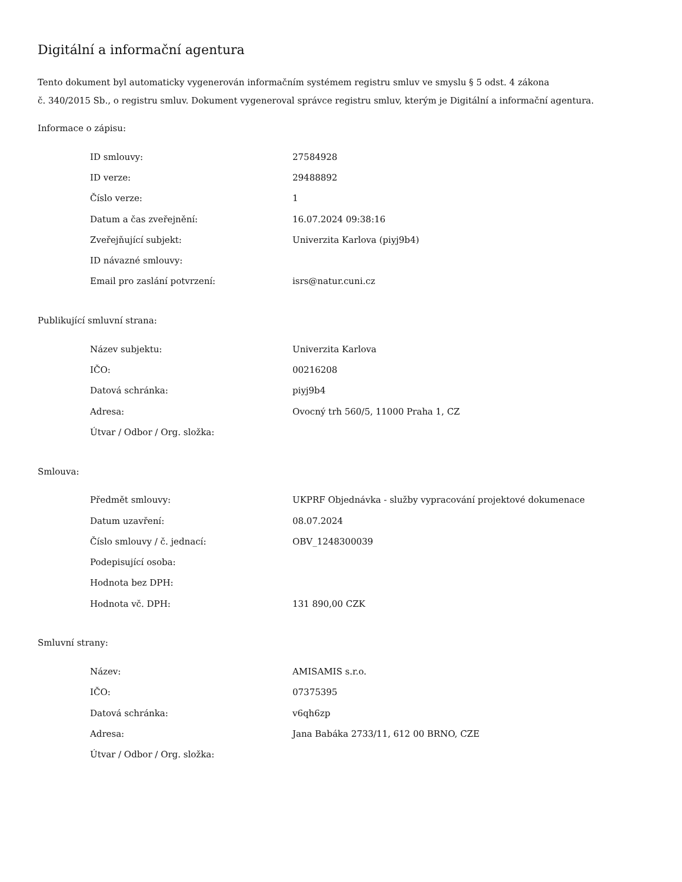Digitální a informační agentura
Tento dokument byl automaticky vygenerován informačním systémem registru smluv ve smyslu § 5 odst. 4 zákona
č. 340/2015 Sb., o registru smluv. Dokument vygeneroval správce registru smluv, kterým je Digitální a informační agentura.
Informace o zápisu:
| ID smlouvy: | 27584928 |
| ID verze: | 29488892 |
| Číslo verze: | 1 |
| Datum a čas zveřejnění: | 16.07.2024 09:38:16 |
| Zveřejňující subjekt: | Univerzita Karlova (piyj9b4) |
| ID návazné smlouvy: | |
| Email pro zaslání potvrzení: | isrs@natur.cuni.cz |
Publikující smluvní strana:
| Název subjektu: | Univerzita Karlova |
| IČO: | 00216208 |
| Datová schránka: | piyj9b4 |
| Adresa: | Ovocný trh 560/5, 11000 Praha 1, CZ |
| Útvar / Odbor / Org. složka: | |
Smlouva:
| Předmět smlouvy: | UKPRF Objednávka - služby vypracování projektové dokumenace |
| Datum uzavření: | 08.07.2024 |
| Číslo smlouvy / č. jednací: | OBV_1248300039 |
| Podepisující osoba: | |
| Hodnota bez DPH: | |
| Hodnota vč. DPH: | 131 890,00 CZK |
Smluvní strany:
| Název: | AMISAMIS s.r.o. |
| IČO: | 07375395 |
| Datová schránka: | v6qh6zp |
| Adresa: | Jana Babáka 2733/11, 612 00 BRNO, CZE |
| Útvar / Odbor / Org. složka: | |